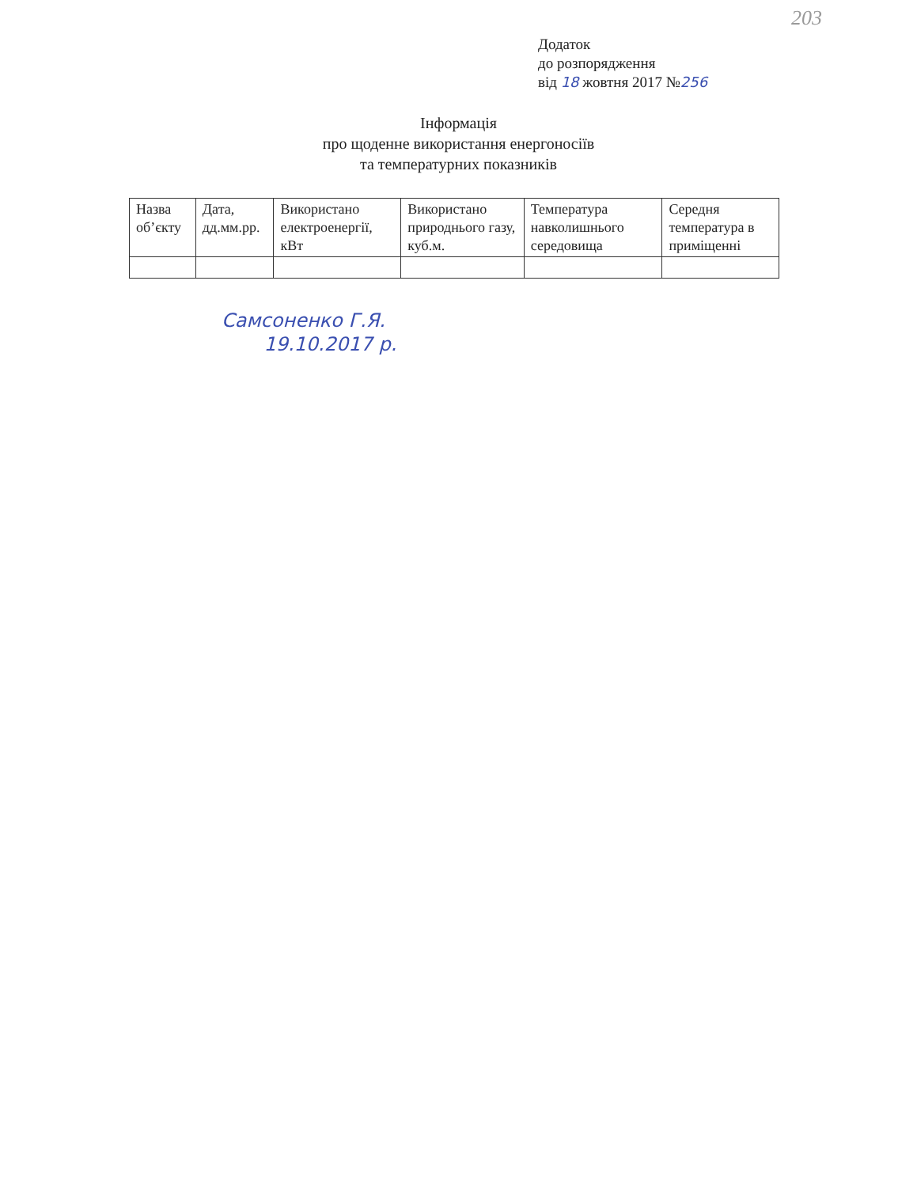203
Додаток
до розпорядження
від 18 жовтня 2017 №256
Інформація
про щоденне використання енергоносіїв
та температурних показників
| Назва об’єкту | Дата, дд.мм.рр. | Використано електроенергії, кВт | Використано природнього газу, куб.м. | Температура навколишнього середовища | Середня температура в приміщенні |
| --- | --- | --- | --- | --- | --- |
Самсоненко Г.Я.
19.10.2017 р.